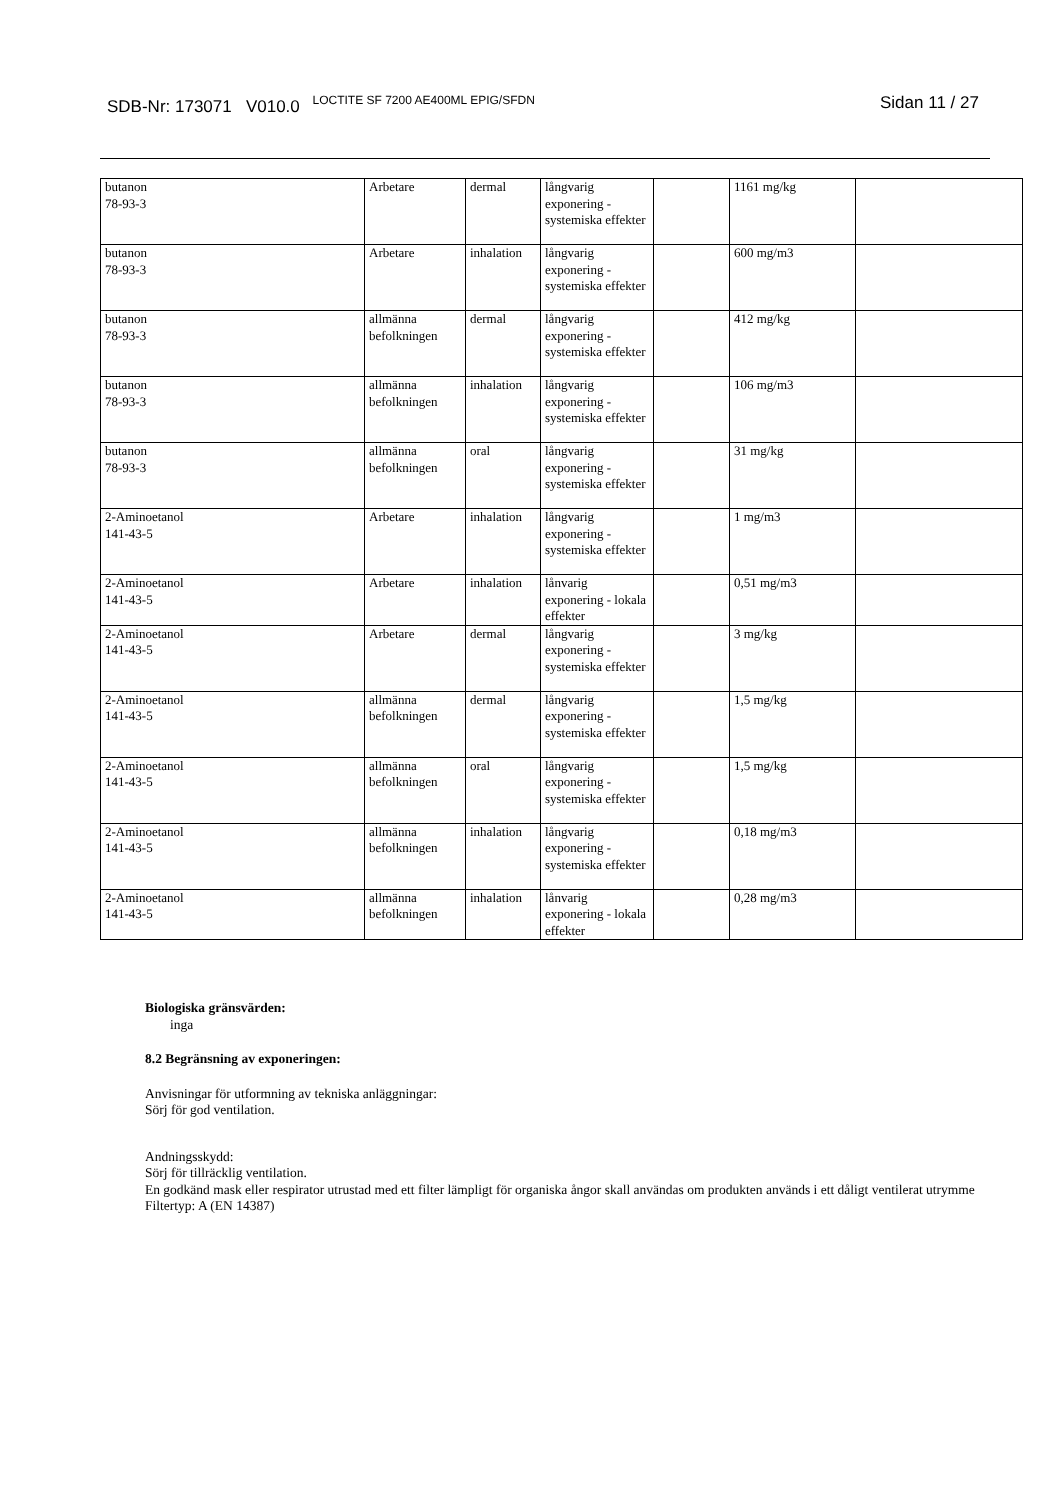SDB-Nr: 173071 V010.0 <sup>LOCTITE SF 7200 AE400ML EPIG/SFDN</sup>
Sidan 11 / 27
| butanon 78-93-3 | Arbetare | dermal | långvarig exponering - systemiska effekter | | 1161 mg/kg | |
| butanon 78-93-3 | Arbetare | inhalation | långvarig exponering - systemiska effekter | | 600 mg/m3 | |
| butanon 78-93-3 | allmänna befolkningen | dermal | långvarig exponering - systemiska effekter | | 412 mg/kg | |
| butanon 78-93-3 | allmänna befolkningen | inhalation | långvarig exponering - systemiska effekter | | 106 mg/m3 | |
| butanon 78-93-3 | allmänna befolkningen | oral | långvarig exponering - systemiska effekter | | 31 mg/kg | |
| 2-Aminoetanol 141-43-5 | Arbetare | inhalation | långvarig exponering - systemiska effekter | | 1 mg/m3 | |
| 2-Aminoetanol 141-43-5 | Arbetare | inhalation | lånvarig exponering - lokala effekter | | 0,51 mg/m3 | |
| 2-Aminoetanol 141-43-5 | Arbetare | dermal | långvarig exponering - systemiska effekter | | 3 mg/kg | |
| 2-Aminoetanol 141-43-5 | allmänna befolkningen | dermal | långvarig exponering - systemiska effekter | | 1,5 mg/kg | |
| 2-Aminoetanol 141-43-5 | allmänna befolkningen | oral | långvarig exponering - systemiska effekter | | 1,5 mg/kg | |
| 2-Aminoetanol 141-43-5 | allmänna befolkningen | inhalation | långvarig exponering - systemiska effekter | | 0,18 mg/m3 | |
| 2-Aminoetanol 141-43-5 | allmänna befolkningen | inhalation | lånvarig exponering - lokala effekter | | 0,28 mg/m3 | |
Biologiska gränsvärden:
inga
8.2 Begränsning av exponeringen:
Anvisningar för utformning av tekniska anläggningar:
Sörj för god ventilation.
Andningsskydd:
Sörj för tillräcklig ventilation.
En godkänd mask eller respirator utrustad med ett filter lämpligt för organiska ångor skall användas om produkten används i ett dåligt ventilerat utrymme
Filtertyp: A (EN 14387)